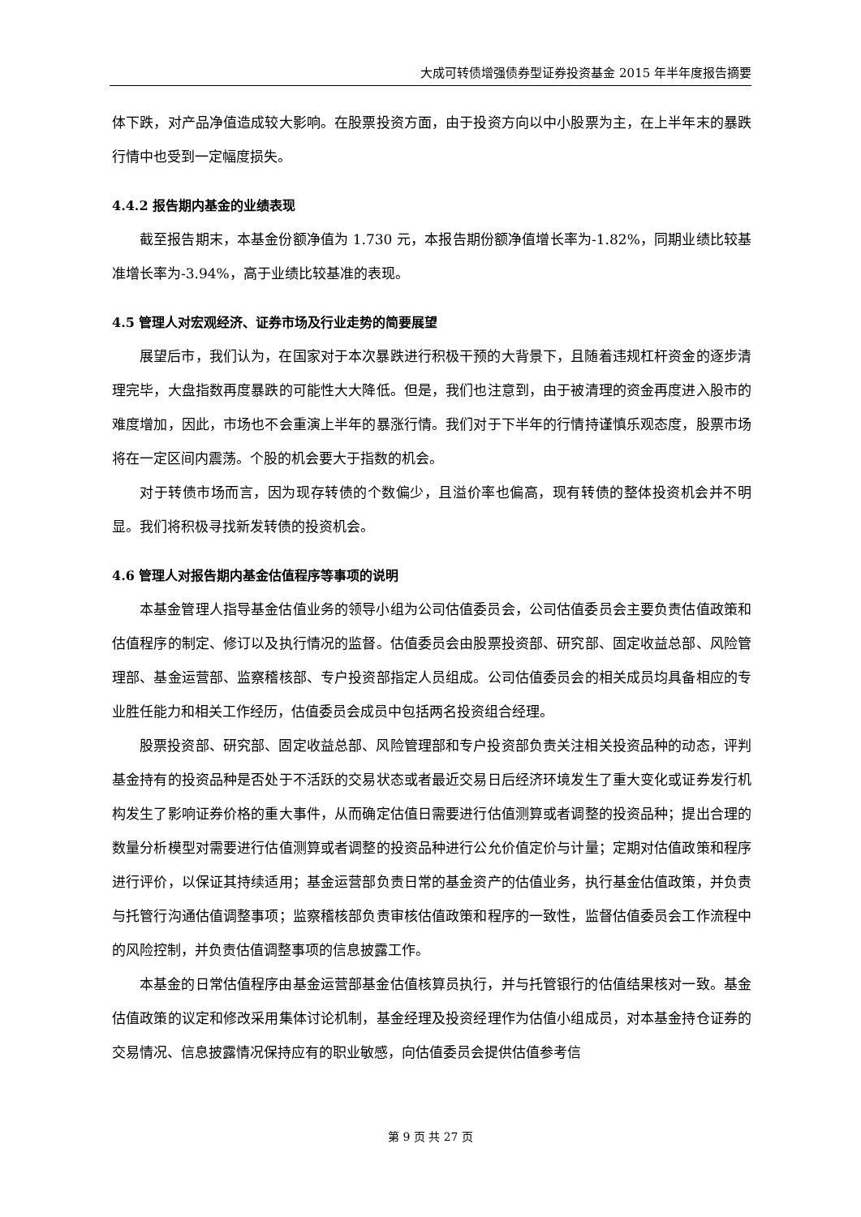大成可转债增强债券型证券投资基金 2015 年半年度报告摘要
体下跌，对产品净值造成较大影响。在股票投资方面，由于投资方向以中小股票为主，在上半年末的暴跌行情中也受到一定幅度损失。
4.4.2 报告期内基金的业绩表现
截至报告期末，本基金份额净值为 1.730 元，本报告期份额净值增长率为-1.82%，同期业绩比较基准增长率为-3.94%，高于业绩比较基准的表现。
4.5 管理人对宏观经济、证券市场及行业走势的简要展望
展望后市，我们认为，在国家对于本次暴跌进行积极干预的大背景下，且随着违规杠杆资金的逐步清理完毕，大盘指数再度暴跌的可能性大大降低。但是，我们也注意到，由于被清理的资金再度进入股市的难度增加，因此，市场也不会重演上半年的暴涨行情。我们对于下半年的行情持谨慎乐观态度，股票市场将在一定区间内震荡。个股的机会要大于指数的机会。
对于转债市场而言，因为现存转债的个数偏少，且溢价率也偏高，现有转债的整体投资机会并不明显。我们将积极寻找新发转债的投资机会。
4.6 管理人对报告期内基金估值程序等事项的说明
本基金管理人指导基金估值业务的领导小组为公司估值委员会，公司估值委员会主要负责估值政策和估值程序的制定、修订以及执行情况的监督。估值委员会由股票投资部、研究部、固定收益总部、风险管理部、基金运营部、监察稽核部、专户投资部指定人员组成。公司估值委员会的相关成员均具备相应的专业胜任能力和相关工作经历，估值委员会成员中包括两名投资组合经理。
股票投资部、研究部、固定收益总部、风险管理部和专户投资部负责关注相关投资品种的动态，评判基金持有的投资品种是否处于不活跃的交易状态或者最近交易日后经济环境发生了重大变化或证券发行机构发生了影响证券价格的重大事件，从而确定估值日需要进行估值测算或者调整的投资品种；提出合理的数量分析模型对需要进行估值测算或者调整的投资品种进行公允价值定价与计量；定期对估值政策和程序进行评价，以保证其持续适用；基金运营部负责日常的基金资产的估值业务，执行基金估值政策，并负责与托管行沟通估值调整事项；监察稽核部负责审核估值政策和程序的一致性，监督估值委员会工作流程中的风险控制，并负责估值调整事项的信息披露工作。
本基金的日常估值程序由基金运营部基金估值核算员执行，并与托管银行的估值结果核对一致。基金估值政策的议定和修改采用集体讨论机制，基金经理及投资经理作为估值小组成员，对本基金持仓证券的交易情况、信息披露情况保持应有的职业敏感，向估值委员会提供估值参考信
第 9 页 共 27 页